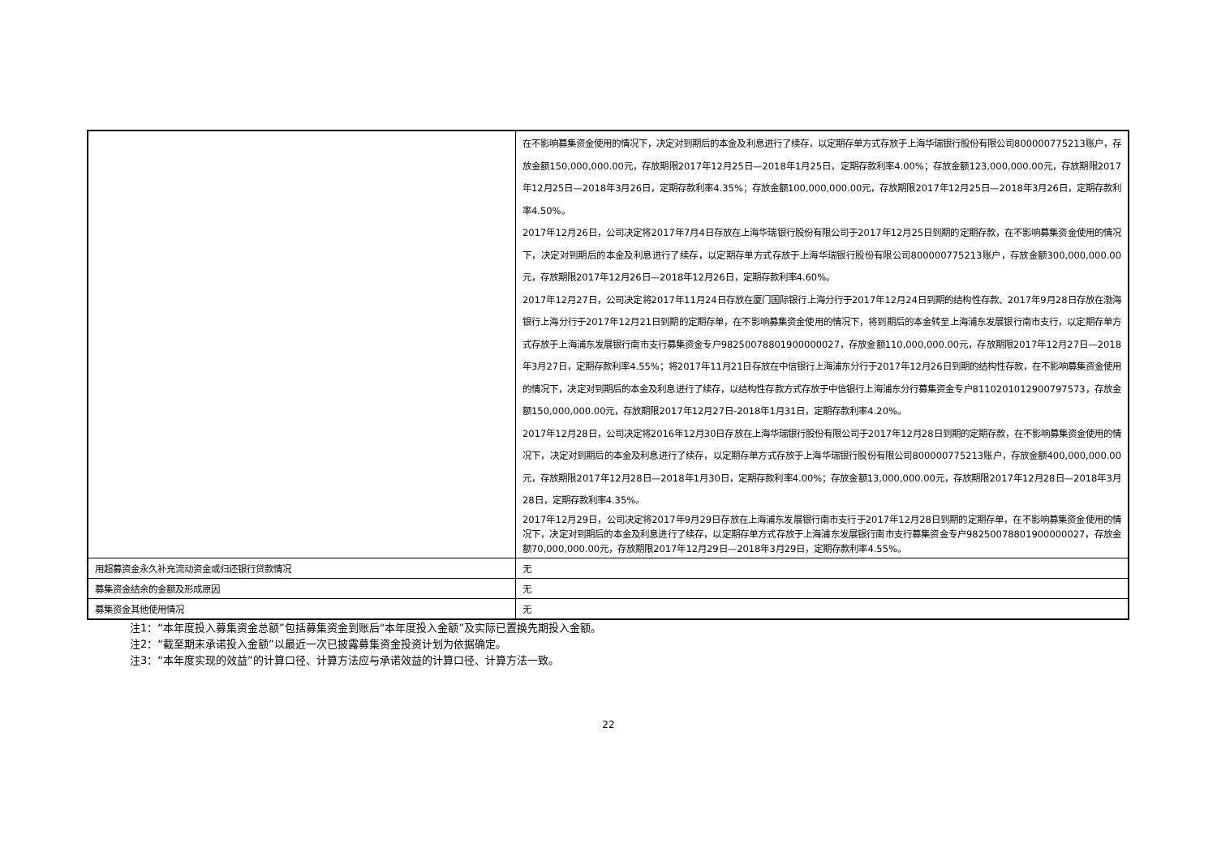| | 在不影响募集资金使用的情况下，决定对到期后的本金及利息进行了续存，以定期存单方式存放于上海华瑞银行股份有限公司800000775213账户，存放金额150,000,000.00元，存放期限2017年12月25日—2018年1月25日，定期存款利率4.00%；存放金额123,000,000.00元，存放期限2017年12月25日—2018年3月26日，定期存款利率4.35%；存放金额100,000,000.00元，存放期限2017年12月25日—2018年3月26日，定期存款利率4.50%。 2017年12月26日，公司决定将2017年7月4日存放在上海华瑞银行股份有限公司于2017年12月25日到期的定期存款，在不影响募集资金使用的情况下，决定对到期后的本金及利息进行了续存，以定期存单方式存放于上海华瑞银行股份有限公司800000775213账户，存放金额300,000,000.00元，存放期限2017年12月26日—2018年12月26日，定期存款利率4.60%。 2017年12月27日，公司决定将2017年11月24日存放在厦门国际银行上海分行于2017年12月24日到期的结构性存款、2017年9月28日存放在渤海银行上海分行于2017年12月21日到期的定期存单，在不影响募集资金使用的情况下，将到期后的本金转至上海浦东发展银行南市支行，以定期存单方式存放于上海浦东发展银行南市支行募集资金专户98250078801900000027，存放金额110,000,000.00元，存放期限2017年12月27日—2018年3月27日，定期存款利率4.55%；将2017年11月21日存放在中信银行上海浦东分行于2017年12月26日到期的结构性存款，在不影响募集资金使用的情况下，决定对到期后的本金及利息进行了续存，以结构性存款方式存放于中信银行上海浦东分行募集资金专户8110201012900797573，存放金额150,000,000.00元，存放期限2017年12月27日-2018年1月31日，定期存款利率4.20%。 2017年12月28日，公司决定将2016年12月30日存放在上海华瑞银行股份有限公司于2017年12月28日到期的定期存款，在不影响募集资金使用的情况下，决定对到期后的本金及利息进行了续存，以定期存单方式存放于上海华瑞银行股份有限公司800000775213账户，存放金额400,000,000.00元，存放期限2017年12月28日—2018年1月30日，定期存款利率4.00%；存放金额13,000,000.00元，存放期限2017年12月28日—2018年3月28日，定期存款利率4.35%。 2017年12月29日，公司决定将2017年9月29日存放在上海浦东发展银行南市支行于2017年12月28日到期的定期存单，在不影响募集资金使用的情况下，决定对到期后的本金及利息进行了续存，以定期存单方式存放于上海浦东发展银行南市支行募集资金专户98250078801900000027，存放金额70,000,000.00元，存放期限2017年12月29日—2018年3月29日，定期存款利率4.55%。 |
| 用超募资金永久补充流动资金或归还银行贷款情况 | 无 |
| 募集资金结余的金额及形成原因 | 无 |
| 募集资金其他使用情况 | 无 |
注1：“本年度投入募集资金总额”包括募集资金到账后“本年度投入金额”及实际已置换先期投入金额。
注2：“截至期末承诺投入金额”以最近一次已披露募集资金投资计划为依据确定。
注3：“本年度实现的效益”的计算口径、计算方法应与承诺效益的计算口径、计算方法一致。
22